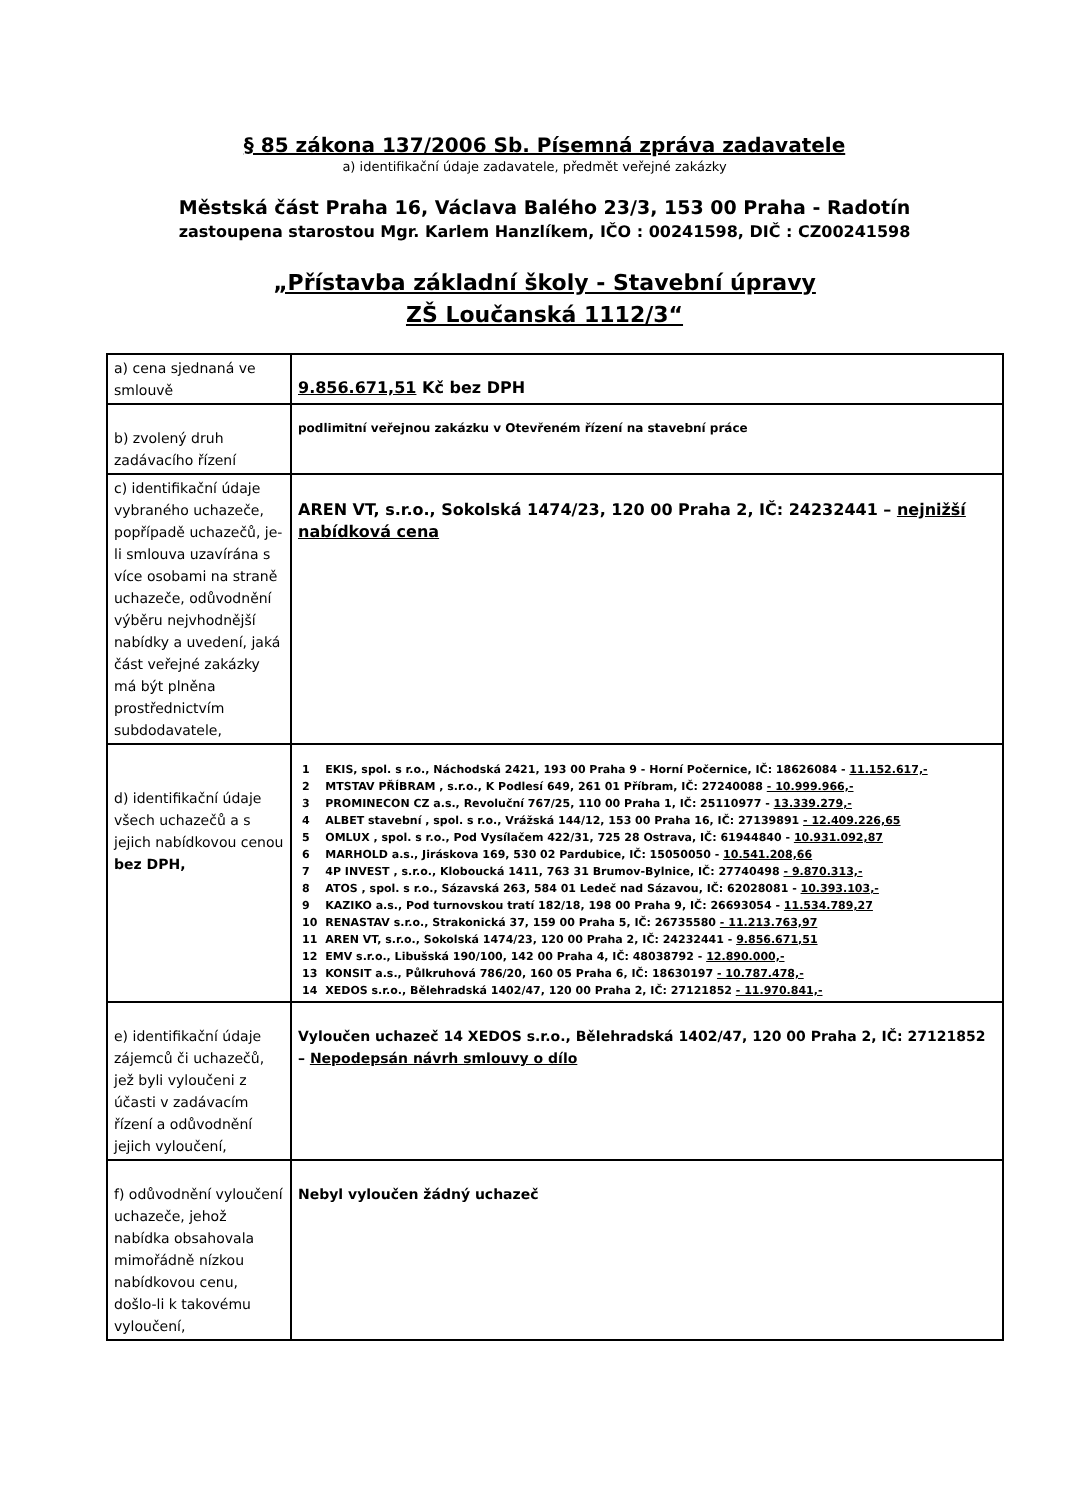§ 85 zákona 137/2006 Sb. Písemná zpráva zadavatele
a) identifikační údaje zadavatele, předmět veřejné zakázky
Městská část Praha 16, Václava Balého 23/3, 153 00 Praha - Radotín
zastoupena starostou Mgr. Karlem Hanzlíkem, IČO : 00241598, DIČ : CZ00241598
„Přístavba základní školy - Stavební úpravy
ZŠ Loučanská 1112/3“
| a) cena sjednaná ve smlouvě | 9.856.671,51 Kč bez DPH |
| b) zvolený druh zadávacího řízení | podlimitní veřejnou zakázku v Otevřeném řízení na stavební práce |
| c) identifikační údaje vybraného uchazeče, popřípadě uchazečů, je-li smlouva uzavírána s více osobami na straně uchazeče, odůvodnění výběru nejvhodnější nabídky a uvedení, jaká část veřejné zakázky má být plněna prostřednictvím subdodavatele, | AREN VT, s.r.o., Sokolská 1474/23, 120 00 Praha 2, IČ: 24232441 – nejnižší nabídková cena |
| d) identifikační údaje všech uchazečů a s jejich nabídkovou cenou bez DPH, | / 1 / EKIS, spol. s r.o., Náchodská 2421, 193 00 Praha 9 - Horní Počernice, IČ: 18626084 - 11.152.617,- / / 2 / MTSTAV PŘÍBRAM , s.r.o., K Podlesí 649, 261 01 Příbram, IČ: 27240088 - 10.999.966,- / / 3 / PROMINECON CZ a.s., Revoluční 767/25, 110 00 Praha 1, IČ: 25110977 - 13.339.279,- / / 4 / ALBET stavební , spol. s r.o., Vrážská 144/12, 153 00 Praha 16, IČ: 27139891 - 12.409.226,65 / / 5 / OMLUX , spol. s r.o., Pod Vysílačem 422/31, 725 28 Ostrava, IČ: 61944840 - 10.931.092,87 / / 6 / MARHOLD a.s., Jiráskova 169, 530 02 Pardubice, IČ: 15050050 - 10.541.208,66 / / 7 / 4P INVEST , s.r.o., Kloboucká 1411, 763 31 Brumov-Bylnice, IČ: 27740498 - 9.870.313,- / / 8 / ATOS , spol. s r.o., Sázavská 263, 584 01 Ledeč nad Sázavou, IČ: 62028081 - 10.393.103,- / / 9 / KAZIKO a.s., Pod turnovskou tratí 182/18, 198 00 Praha 9, IČ: 26693054 - 11.534.789,27 / / 10 / RENASTAV s.r.o., Strakonická 37, 159 00 Praha 5, IČ: 26735580 - 11.213.763,97 / / 11 / AREN VT, s.r.o., Sokolská 1474/23, 120 00 Praha 2, IČ: 24232441 - 9.856.671,51 / / 12 / EMV s.r.o., Libušská 190/100, 142 00 Praha 4, IČ: 48038792 - 12.890.000,- / / 13 / KONSIT a.s., Půlkruhová 786/20, 160 05 Praha 6, IČ: 18630197 - 10.787.478,- / / 14 / XEDOS s.r.o., Bělehradská 1402/47, 120 00 Praha 2, IČ: 27121852 - 11.970.841,- / |
| e) identifikační údaje zájemců či uchazečů, jež byli vyloučeni z účasti v zadávacím řízení a odůvodnění jejich vyloučení, | Vyloučen uchazeč 14 XEDOS s.r.o., Bělehradská 1402/47, 120 00 Praha 2, IČ: 27121852 – Nepodepsán návrh smlouvy o dílo |
| f) odůvodnění vyloučení uchazeče, jehož nabídka obsahovala mimořádně nízkou nabídkovou cenu, došlo-li k takovému vyloučení, | Nebyl vyloučen žádný uchazeč |